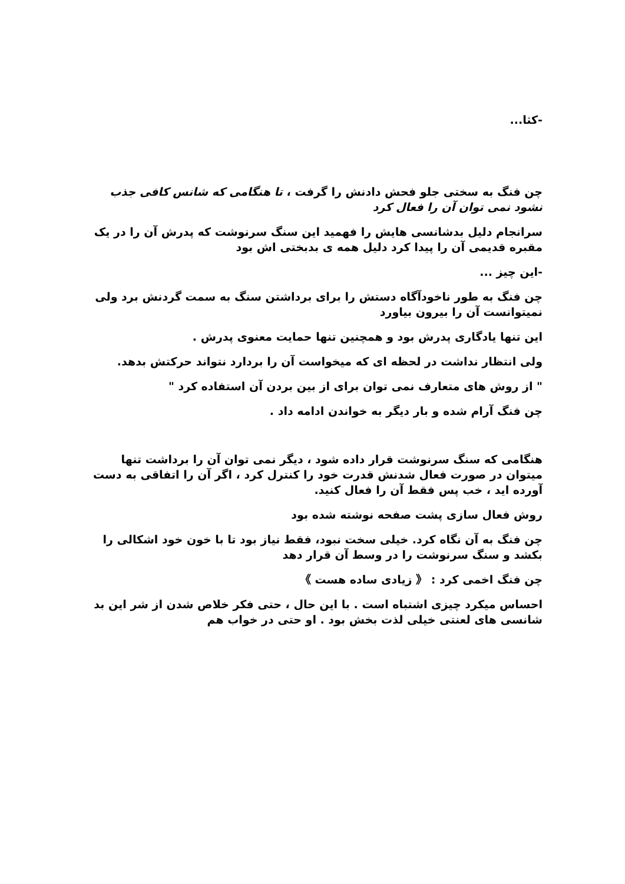-كثا...
چن فنگ به سختی جلو فحش دادنش را گرفت ، تا هنگامی که شانس کافی جذب نشود نمی توان آن را فعال کرد
سرانجام دلیل بدشانسی هایش را فهمید این سنگ سرنوشت که پدرش آن را در یک مقبره قدیمی آن را پیدا کرد دلیل همه ی بدبختی اش بود
-این چیز ...
چن فنگ به طور ناخودآگاه دستش را برای برداشتن سنگ به سمت گردنش برد ولی نمیتوانست آن را بیرون بیاورد
این تنها یادگاری پدرش بود و همچنین تنها حمایت معنوی پدرش .
ولی انتظار نداشت در لحظه ای که میخواست آن را بردارد نتواند حرکتش بدهد.
" از روش های متعارف نمی توان برای از بین بردن آن استفاده کرد "
چن فنگ آرام شده و بار دیگر به خواندن ادامه داد .
هنگامی که سنگ سرنوشت قرار داده شود ، دیگر نمی توان آن را برداشت تنها میتوان در صورت فعال شدنش قدرت خود را کنترل کرد ، اگر آن را اتفاقی به دست آورده اید ، خب پس فقط آن را فعال کنید.
روش فعال سازی پشت صفحه نوشته شده بود
چن فنگ به آن نگاه کرد. خیلی سخت نبود، فقط نیاز بود تا با خون خود اشکالی را بکشد و سنگ سرنوشت را در وسط آن قرار دهد
چن فنگ اخمی کرد : 《 زیادی ساده هست 》
احساس میکرد چیزی اشتباه است . با این حال ، حتی فکر خلاص شدن از شر این بد شانسی های لعنتی خیلی لذت بخش بود . او حتی در خواب هم